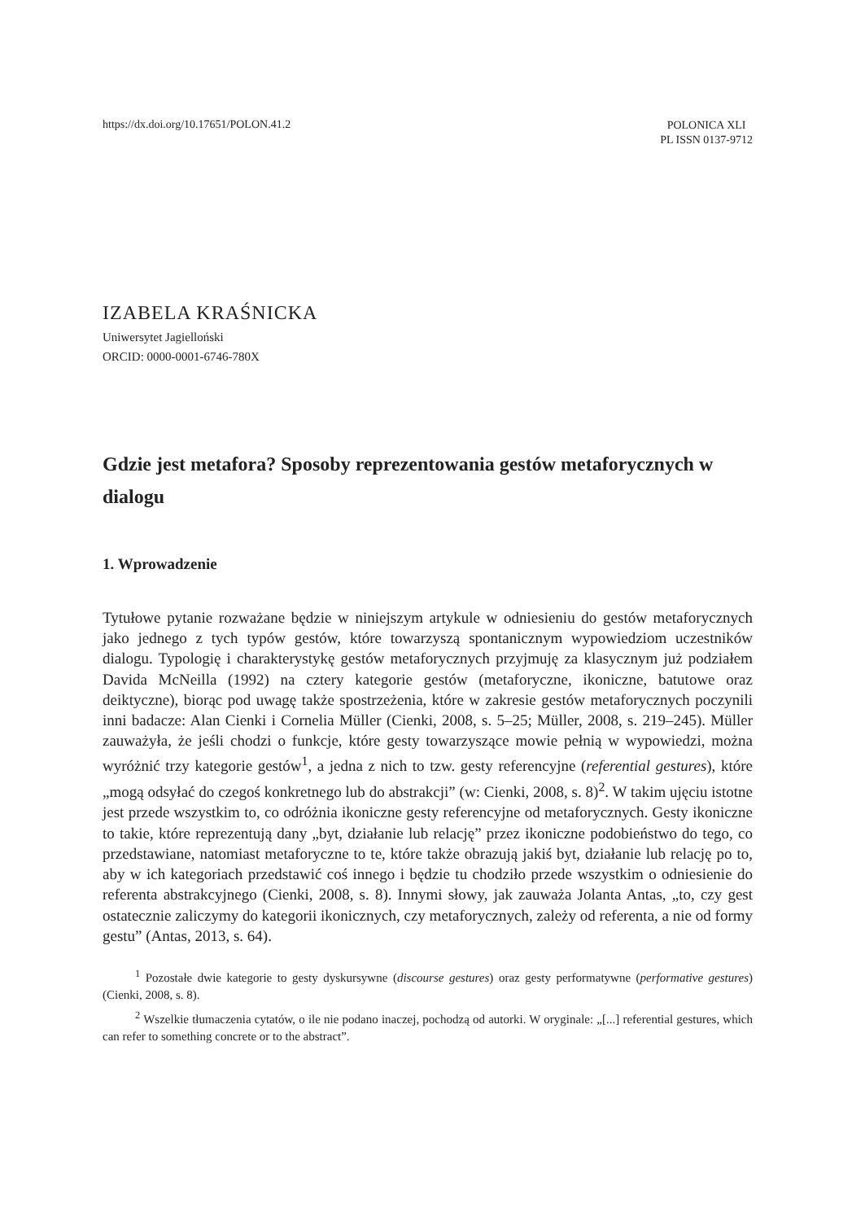https://dx.doi.org/10.17651/POLON.41.2
POLONICA XLI
PL ISSN 0137-9712
IZABELA KRAŚNICKA
Uniwersytet Jagielloński
ORCID: 0000-0001-6746-780X
Gdzie jest metafora? Sposoby reprezentowania gestów metaforycznych w dialogu
1. Wprowadzenie
Tytułowe pytanie rozważane będzie w niniejszym artykule w odniesieniu do gestów metaforycznych jako jednego z tych typów gestów, które towarzyszą spontanicznym wypowiedziom uczestników dialogu. Typologię i charakterystykę gestów metaforycznych przyjmuję za klasycznym już podziałem Davida McNeilla (1992) na cztery kategorie gestów (metaforyczne, ikoniczne, batutowe oraz deiktyczne), biorąc pod uwagę także spostrzeżenia, które w zakresie gestów metaforycznych poczynili inni badacze: Alan Cienki i Cornelia Müller (Cienki, 2008, s. 5–25; Müller, 2008, s. 219–245). Müller zauważyła, że jeśli chodzi o funkcje, które gesty towarzyszące mowie pełnią w wypowiedzi, można wyróżnić trzy kategorie gestów<sup>1</sup>, a jedna z nich to tzw. gesty referencyjne (referential gestures), które „mogą odsyłać do czegoś konkretnego lub do abstrakcji” (w: Cienki, 2008, s. 8)<sup>2</sup>. W takim ujęciu istotne jest przede wszystkim to, co odróżnia ikoniczne gesty referencyjne od metaforycznych. Gesty ikoniczne to takie, które reprezentują dany „byt, działanie lub relację” przez ikoniczne podobieństwo do tego, co przedstawiane, natomiast metaforyczne to te, które także obrazują jakiś byt, działanie lub relację po to, aby w ich kategoriach przedstawić coś innego i będzie tu chodziło przede wszystkim o odniesienie do referenta abstrakcyjnego (Cienki, 2008, s. 8). Innymi słowy, jak zauważa Jolanta Antas, „to, czy gest ostatecznie zaliczymy do kategorii ikonicznych, czy metaforycznych, zależy od referenta, a nie od formy gestu” (Antas, 2013, s. 64).
<sup>1</sup> Pozostałe dwie kategorie to gesty dyskursywne (discourse gestures) oraz gesty performatywne (performative gestures) (Cienki, 2008, s. 8).
<sup>2</sup> Wszelkie tłumaczenia cytatów, o ile nie podano inaczej, pochodzą od autorki. W oryginale: „[...] referential gestures, which can refer to something concrete or to the abstract”.